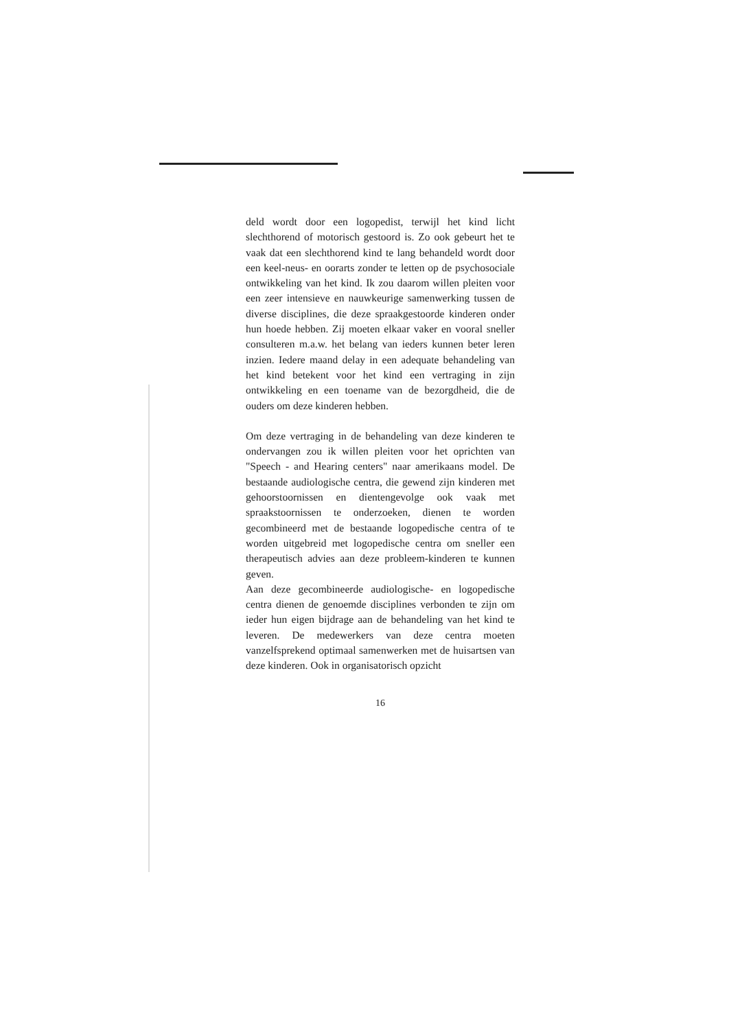deld wordt door een logopedist, terwijl het kind licht slechthorend of motorisch gestoord is. Zo ook gebeurt het te vaak dat een slechthorend kind te lang behandeld wordt door een keel-neus- en oorarts zonder te letten op de psychosociale ontwikkeling van het kind. Ik zou daarom willen pleiten voor een zeer intensieve en nauwkeurige samenwerking tussen de diverse disciplines, die deze spraakgestoorde kinderen onder hun hoede hebben. Zij moeten elkaar vaker en vooral sneller consulteren m.a.w. het belang van ieders kunnen beter leren inzien. Iedere maand delay in een adequate behandeling van het kind betekent voor het kind een vertraging in zijn ontwikkeling en een toename van de bezorgdheid, die de ouders om deze kinderen hebben.
Om deze vertraging in de behandeling van deze kinderen te ondervangen zou ik willen pleiten voor het oprichten van "Speech - and Hearing centers" naar amerikaans model. De bestaande audiologische centra, die gewend zijn kinderen met gehoorstoornissen en dientengevolge ook vaak met spraakstoornissen te onderzoeken, dienen te worden gecombineerd met de bestaande logopedische centra of te worden uitgebreid met logopedische centra om sneller een therapeutisch advies aan deze probleem-kinderen te kunnen geven.
Aan deze gecombineerde audiologische- en logopedische centra dienen de genoemde disciplines verbonden te zijn om ieder hun eigen bijdrage aan de behandeling van het kind te leveren. De medewerkers van deze centra moeten vanzelfsprekend optimaal samenwerken met de huisartsen van deze kinderen. Ook in organisatorisch opzicht
16